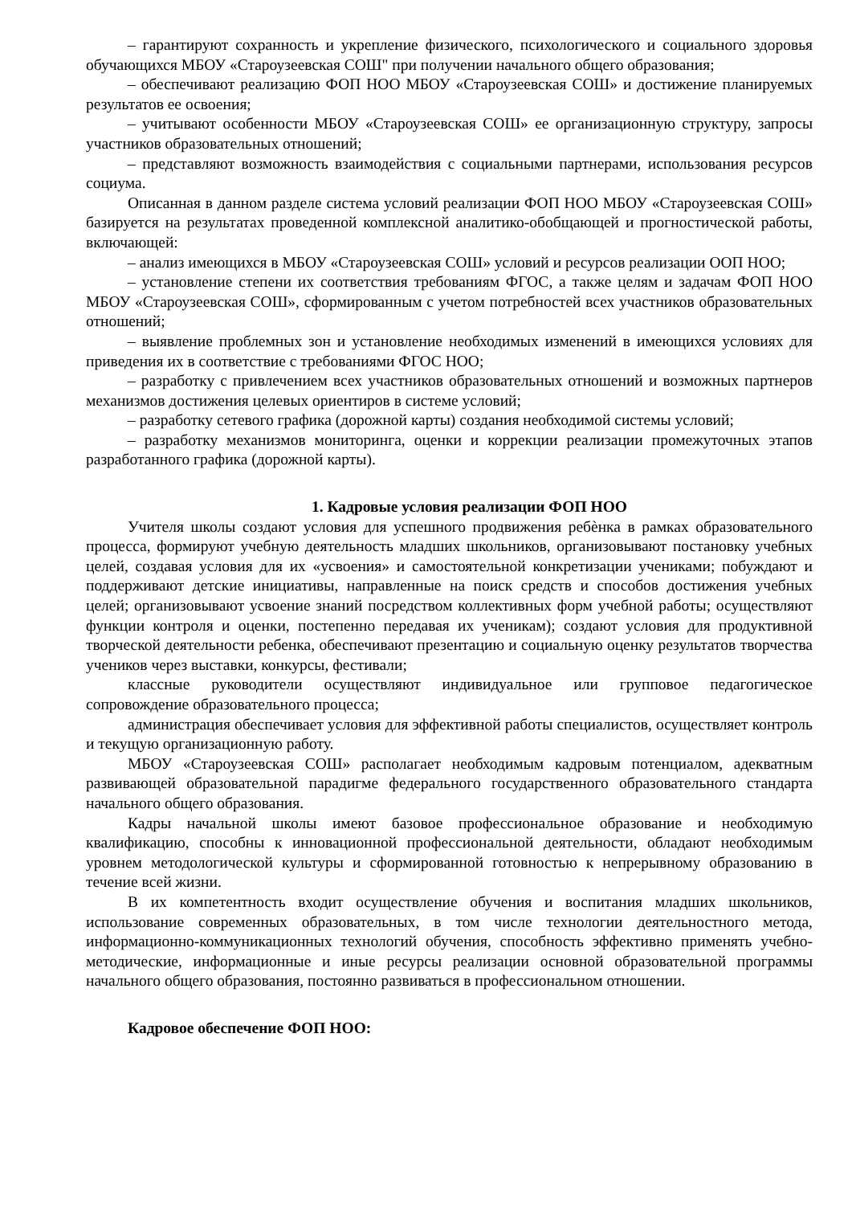– гарантируют сохранность и укрепление физического, психологического и социального здоровья обучающихся МБОУ «Староузеевская СОШ" при получении начального общего образования;
– обеспечивают реализацию ФОП НОО МБОУ «Староузеевская СОШ» и достижение планируемых результатов ее освоения;
– учитывают особенности МБОУ «Староузеевская СОШ» ее организационную структуру, запросы участников образовательных отношений;
– представляют возможность взаимодействия с социальными партнерами, использования ресурсов социума.
Описанная в данном разделе система условий реализации ФОП НОО МБОУ «Староузеевская СОШ» базируется на результатах проведенной комплексной аналитико-обобщающей и прогностической работы, включающей:
– анализ имеющихся в МБОУ «Староузеевская СОШ» условий и ресурсов реализации ООП НОО;
– установление степени их соответствия требованиям ФГОС, а также целям и задачам ФОП НОО МБОУ «Староузеевская СОШ», сформированным с учетом потребностей всех участников образовательных отношений;
– выявление проблемных зон и установление необходимых изменений в имеющихся условиях для приведения их в соответствие с требованиями ФГОС НОО;
– разработку с привлечением всех участников образовательных отношений и возможных партнеров механизмов достижения целевых ориентиров в системе условий;
– разработку сетевого графика (дорожной карты) создания необходимой системы условий;
– разработку механизмов мониторинга, оценки и коррекции реализации промежуточных этапов разработанного графика (дорожной карты).
1. Кадровые условия реализации ФОП НОО
Учителя школы создают условия для успешного продвижения ребѐнка в рамках образовательного процесса, формируют учебную деятельность младших школьников, организовывают постановку учебных целей, создавая условия для их «усвоения» и самостоятельной конкретизации учениками; побуждают и поддерживают детские инициативы, направленные на поиск средств и способов достижения учебных целей; организовывают усвоение знаний посредством коллективных форм учебной работы; осуществляют функции контроля и оценки, постепенно передавая их ученикам); создают условия для продуктивной творческой деятельности ребенка, обеспечивают презентацию и социальную оценку результатов творчества учеников через выставки, конкурсы, фестивали;
классные руководители осуществляют индивидуальное или групповое педагогическое сопровождение образовательного процесса;
администрация обеспечивает условия для эффективной работы специалистов, осуществляет контроль и текущую организационную работу.
МБОУ «Староузеевская СОШ» располагает необходимым кадровым потенциалом, адекватным развивающей образовательной парадигме федерального государственного образовательного стандарта начального общего образования.
Кадры начальной школы имеют базовое профессиональное образование и необходимую квалификацию, способны к инновационной профессиональной деятельности, обладают необходимым уровнем методологической культуры и сформированной готовностью к непрерывному образованию в течение всей жизни.
В их компетентность входит осуществление обучения и воспитания младших школьников, использование современных образовательных, в том числе технологии деятельностного метода, информационно-коммуникационных технологий обучения, способность эффективно применять учебно-методические, информационные и иные ресурсы реализации основной образовательной программы начального общего образования, постоянно развиваться в профессиональном отношении.
Кадровое обеспечение ФОП НОО: